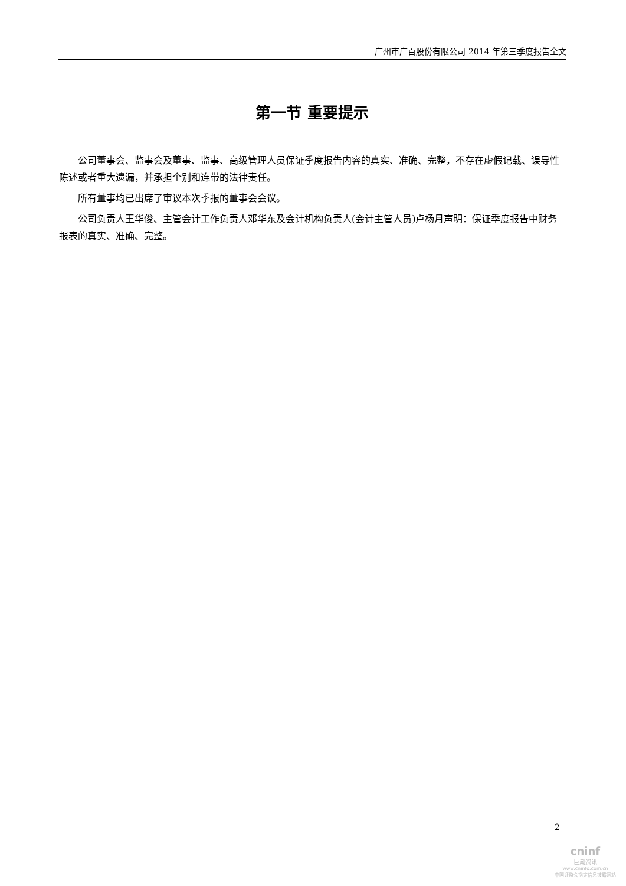广州市广百股份有限公司 2014 年第三季度报告全文
第一节 重要提示
公司董事会、监事会及董事、监事、高级管理人员保证季度报告内容的真实、准确、完整，不存在虚假记载、误导性陈述或者重大遗漏，并承担个别和连带的法律责任。
所有董事均已出席了审议本次季报的董事会会议。
公司负责人王华俊、主管会计工作负责人邓华东及会计机构负责人(会计主管人员)卢杨月声明：保证季度报告中财务报表的真实、准确、完整。
2
cninf
巨潮资讯
www.cninfo.com.cn
中国证监会指定信息披露网站